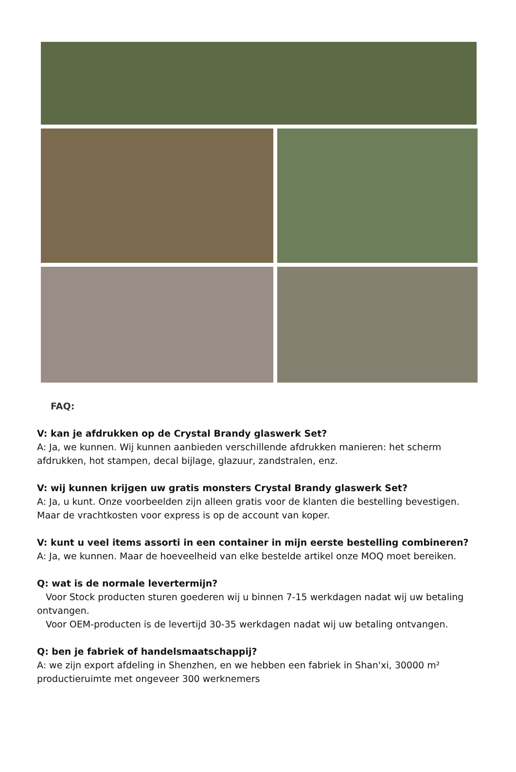FAQ:
V: kan je afdrukken op de Crystal Brandy glaswerk Set?
A: Ja, we kunnen. Wij kunnen aanbieden verschillende afdrukken manieren: het scherm afdrukken, hot stampen, decal bijlage, glazuur, zandstralen, enz.
V: wij kunnen krijgen uw gratis monsters Crystal Brandy glaswerk Set?
A: Ja, u kunt. Onze voorbeelden zijn alleen gratis voor de klanten die bestelling bevestigen. Maar de vrachtkosten voor express is op de account van koper.
V: kunt u veel items assorti in een container in mijn eerste bestelling combineren?
A: Ja, we kunnen. Maar de hoeveelheid van elke bestelde artikel onze MOQ moet bereiken.
Q: wat is de normale levertermijn?
Voor Stock producten sturen goederen wij u binnen 7-15 werkdagen nadat wij uw betaling ontvangen.
Voor OEM-producten is de levertijd 30-35 werkdagen nadat wij uw betaling ontvangen.
Q: ben je fabriek of handelsmaatschappij?
A: we zijn export afdeling in Shenzhen, en we hebben een fabriek in Shan'xi, 30000 m² productieruimte met ongeveer 300 werknemers